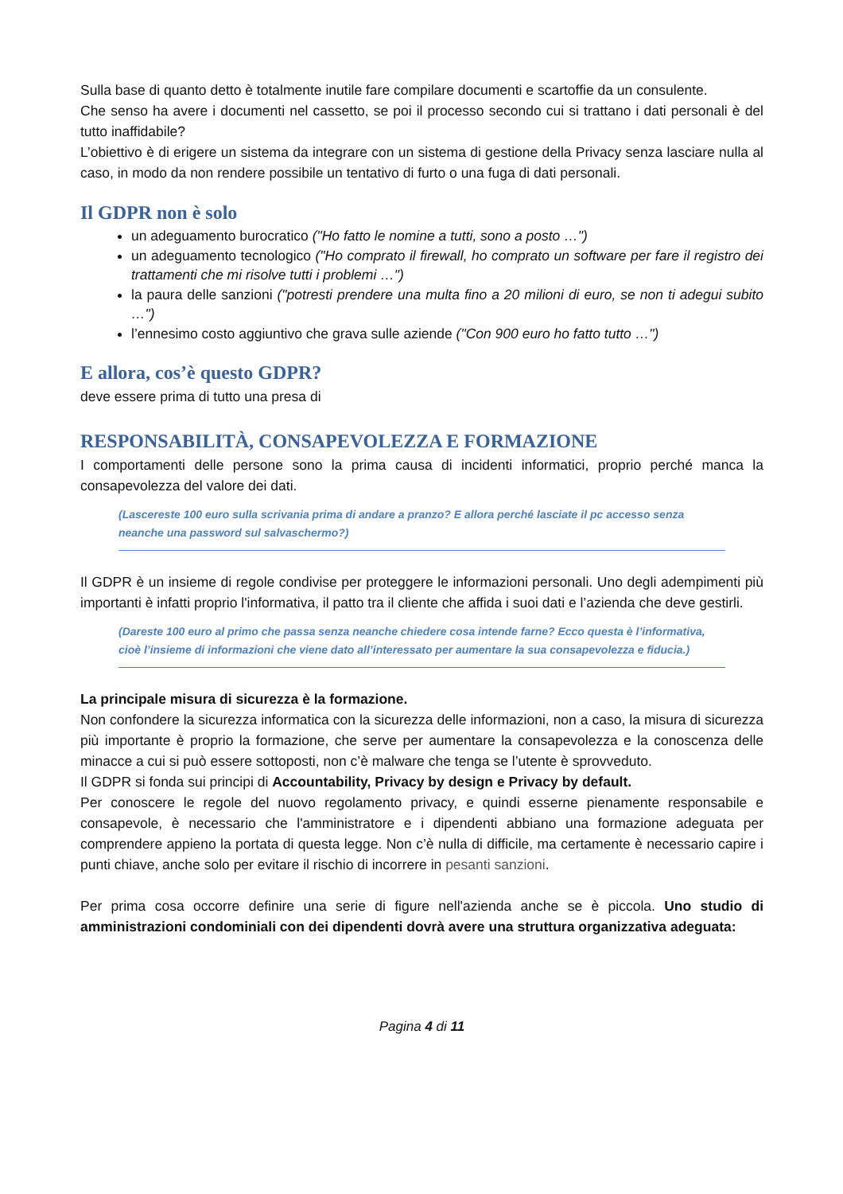Sulla base di quanto detto è totalmente inutile fare compilare documenti e scartoffie da un consulente.
Che senso ha avere i documenti nel cassetto, se poi il processo secondo cui si trattano i dati personali è del tutto inaffidabile?
L’obiettivo è di erigere un sistema da integrare con un sistema di gestione della Privacy senza lasciare nulla al caso, in modo da non rendere possibile un tentativo di furto o una fuga di dati personali.
Il GDPR non è solo
un adeguamento burocratico ("Ho fatto le nomine a tutti, sono a posto …")
un adeguamento tecnologico ("Ho comprato il firewall, ho comprato un software per fare il registro dei trattamenti che mi risolve tutti i problemi …")
la paura delle sanzioni ("potresti prendere una multa fino a 20 milioni di euro, se non ti adegui subito …")
l’ennesimo costo aggiuntivo che grava sulle aziende ("Con 900 euro ho fatto tutto …")
E allora, cos’è questo GDPR?
deve essere prima di tutto una presa di
RESPONSABILITÀ, CONSAPEVOLEZZA E FORMAZIONE
I comportamenti delle persone sono la prima causa di incidenti informatici, proprio perché manca la consapevolezza del valore dei dati.
(Lascereste 100 euro sulla scrivania prima di andare a pranzo? E allora perché lasciate il pc accesso senza neanche una password sul salvaschermo?)
Il GDPR è un insieme di regole condivise per proteggere le informazioni personali. Uno degli adempimenti più importanti è infatti proprio l'informativa, il patto tra il cliente che affida i suoi dati e l’azienda che deve gestirli.
(Dareste 100 euro al primo che passa senza neanche chiedere cosa intende farne? Ecco questa è l’informativa, cioè l’insieme di informazioni che viene dato all’interessato per aumentare la sua consapevolezza e fiducia.)
La principale misura di sicurezza è la formazione.
Non confondere la sicurezza informatica con la sicurezza delle informazioni, non a caso, la misura di sicurezza più importante è proprio la formazione, che serve per aumentare la consapevolezza e la conoscenza delle minacce a cui si può essere sottoposti, non c’è malware che tenga se l’utente è sprovveduto.
Il GDPR si fonda sui principi di Accountability, Privacy by design e Privacy by default.
Per conoscere le regole del nuovo regolamento privacy, e quindi esserne pienamente responsabile e consapevole, è necessario che l'amministratore e i dipendenti abbiano una formazione adeguata per comprendere appieno la portata di questa legge. Non c’è nulla di difficile, ma certamente è necessario capire i punti chiave, anche solo per evitare il rischio di incorrere in pesanti sanzioni.
Per prima cosa occorre definire una serie di figure nell'azienda anche se è piccola. Uno studio di amministrazioni condominiali con dei dipendenti dovrà avere una struttura organizzativa adeguata:
Pagina 4 di 11